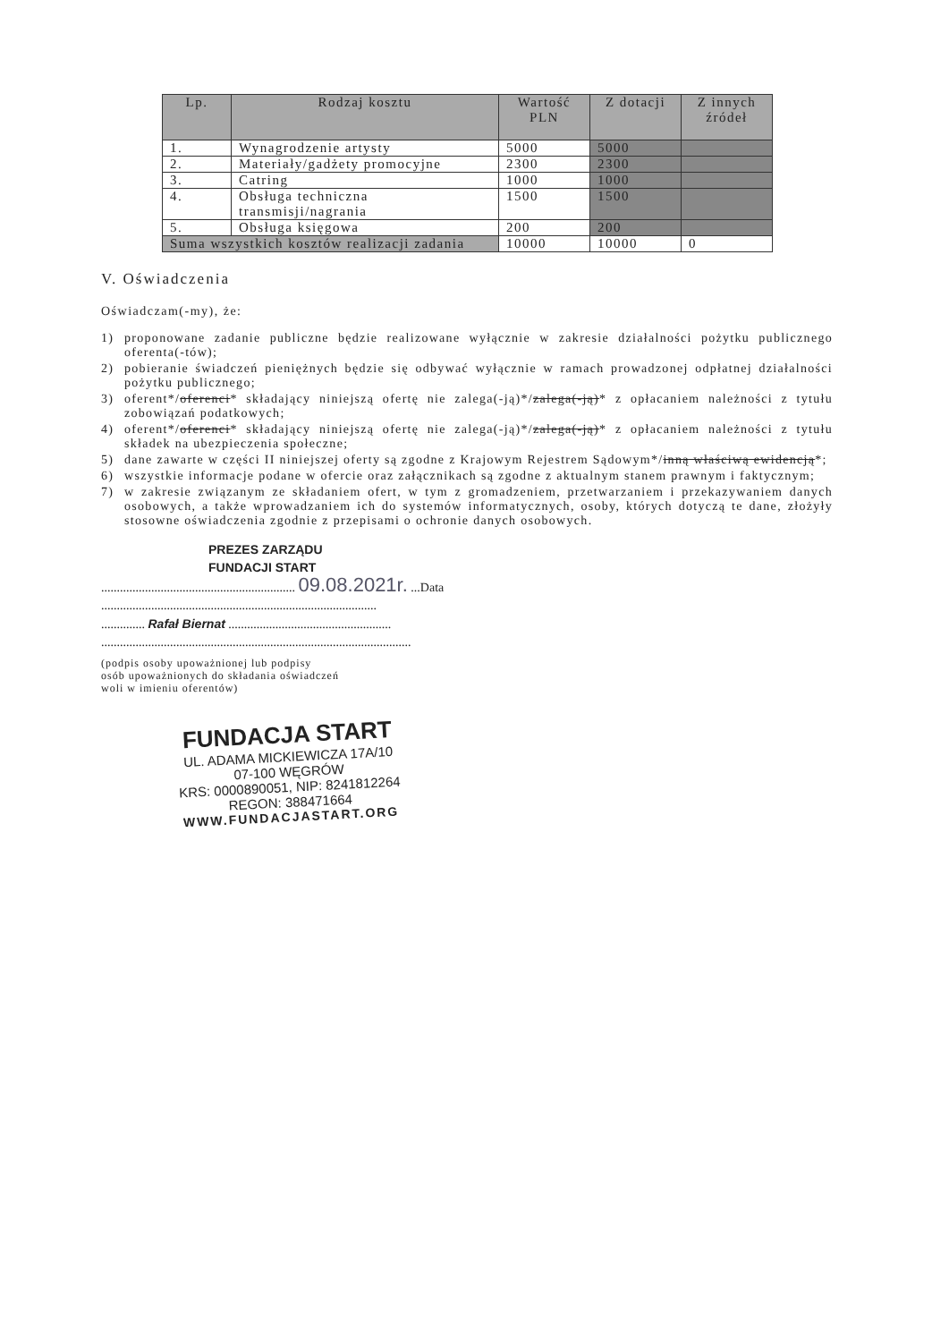| Lp. | Rodzaj kosztu | Wartość PLN | Z dotacji | Z innych źródeł |
| --- | --- | --- | --- | --- |
| 1. | Wynagrodzenie artysty | 5000 | 5000 | |
| 2. | Materiały/gadżety promocyjne | 2300 | 2300 | |
| 3. | Catring | 1000 | 1000 | |
| 4. | Obsługa techniczna transmisji/nagrania | 1500 | 1500 | |
| 5. | Obsługa księgowa | 200 | 200 | |
| Suma wszystkich kosztów realizacji zadania | | 10000 | 10000 | 0 |
V. Oświadczenia
Oświadczam(-my), że:
1) proponowane zadanie publiczne będzie realizowane wyłącznie w zakresie działalności pożytku publicznego oferenta(-tów);
2) pobieranie świadczeń pieniężnych będzie się odbywać wyłącznie w ramach prowadzonej odpłatnej działalności pożytku publicznego;
3) oferent*/oferenci* składający niniejszą ofertę nie zalega(-ją)*/zalega(-ją)* z opłacaniem należności z tytułu zobowiązań podatkowych;
4) oferent*/oferenci* składający niniejszą ofertę nie zalega(-ją)*/zalega(-ją)* z opłacaniem należności z tytułu składek na ubezpieczenia społeczne;
5) dane zawarte w części II niniejszej oferty są zgodne z Krajowym Rejestrem Sądowym*/inną właściwą ewidencją*;
6) wszystkie informacje podane w ofercie oraz załącznikach są zgodne z aktualnym stanem prawnym i faktycznym;
7) w zakresie związanym ze składaniem ofert, w tym z gromadzeniem, przetwarzaniem i przekazywaniem danych osobowych, a także wprowadzaniem ich do systemów informatycznych, osoby, których dotyczą te dane, złożyły stosowne oświadczenia zgodnie z przepisami o ochronie danych osobowych.
PREZES ZARZĄDU
FUNDACJI START
.............................................................. 09.08.2021r. ...Data
........................................................................................
.............. Rafał Biernat ....................................................
...................................................................................................
(podpis osoby upoważnionej lub podpisy
osób upoważnionych do składania oświadczeń
woli w imieniu oferentów)
FUNDACJA START
UL. ADAMA MICKIEWICZA 17A/10
07-100 WĘGRÓW
KRS: 0000890051, NIP: 8241812264
REGON: 388471664
WWW.FUNDACJASTART.ORG